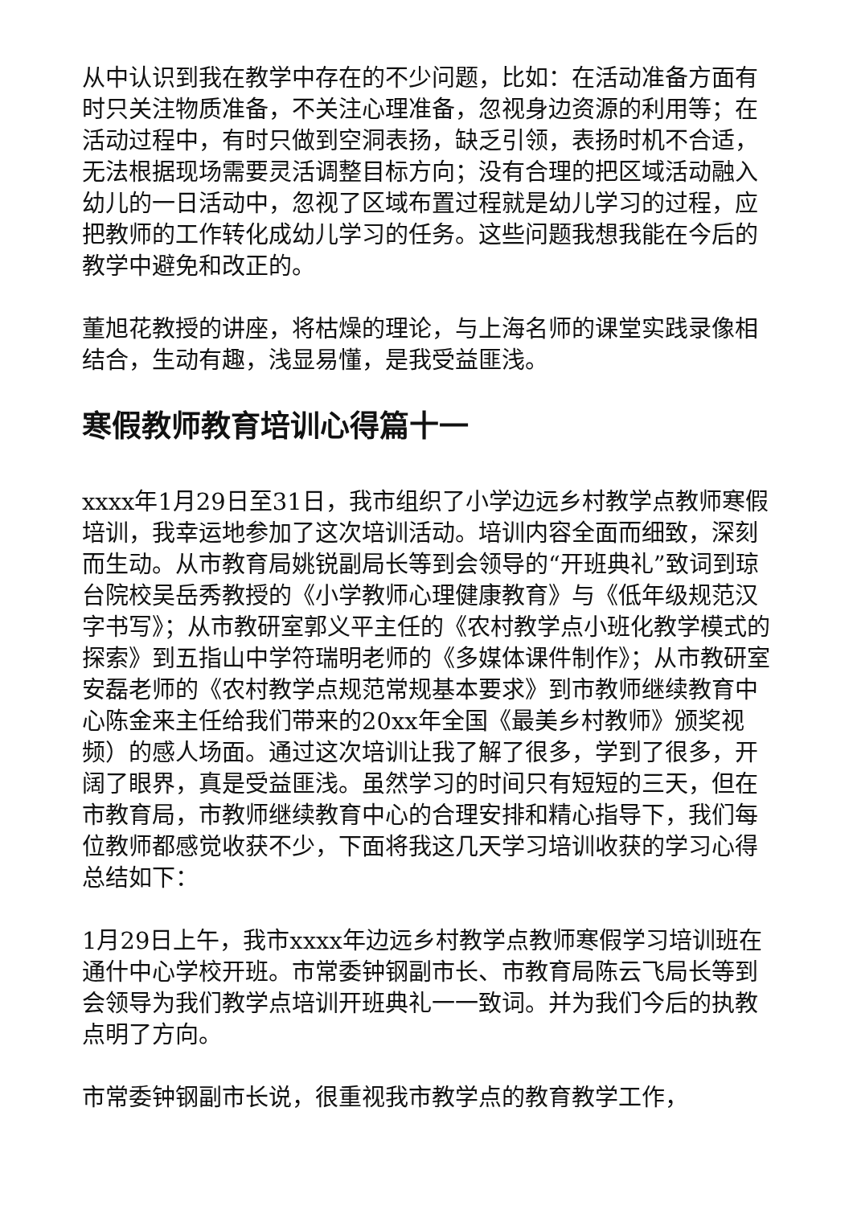从中认识到我在教学中存在的不少问题，比如：在活动准备方面有时只关注物质准备，不关注心理准备，忽视身边资源的利用等；在活动过程中，有时只做到空洞表扬，缺乏引领，表扬时机不合适，无法根据现场需要灵活调整目标方向；没有合理的把区域活动融入幼儿的一日活动中，忽视了区域布置过程就是幼儿学习的过程，应把教师的工作转化成幼儿学习的任务。这些问题我想我能在今后的教学中避免和改正的。
董旭花教授的讲座，将枯燥的理论，与上海名师的课堂实践录像相结合，生动有趣，浅显易懂，是我受益匪浅。
寒假教师教育培训心得篇十一
xxxx年1月29日至31日，我市组织了小学边远乡村教学点教师寒假培训，我幸运地参加了这次培训活动。培训内容全面而细致，深刻而生动。从市教育局姚锐副局长等到会领导的“开班典礼”致词到琼台院校吴岳秀教授的《小学教师心理健康教育》与《低年级规范汉字书写》；从市教研室郭义平主任的《农村教学点小班化教学模式的探索》到五指山中学符瑞明老师的《多媒体课件制作》；从市教研室安磊老师的《农村教学点规范常规基本要求》到市教师继续教育中心陈金来主任给我们带来的20xx年全国《最美乡村教师》颁奖视频）的感人场面。通过这次培训让我了解了很多，学到了很多，开阔了眼界，真是受益匪浅。虽然学习的时间只有短短的三天，但在市教育局，市教师继续教育中心的合理安排和精心指导下，我们每位教师都感觉收获不少，下面将我这几天学习培训收获的学习心得总结如下：
1月29日上午，我市xxxx年边远乡村教学点教师寒假学习培训班在通什中心学校开班。市常委钟钢副市长、市教育局陈云飞局长等到会领导为我们教学点培训开班典礼一一致词。并为我们今后的执教点明了方向。
市常委钟钢副市长说，很重视我市教学点的教育教学工作，